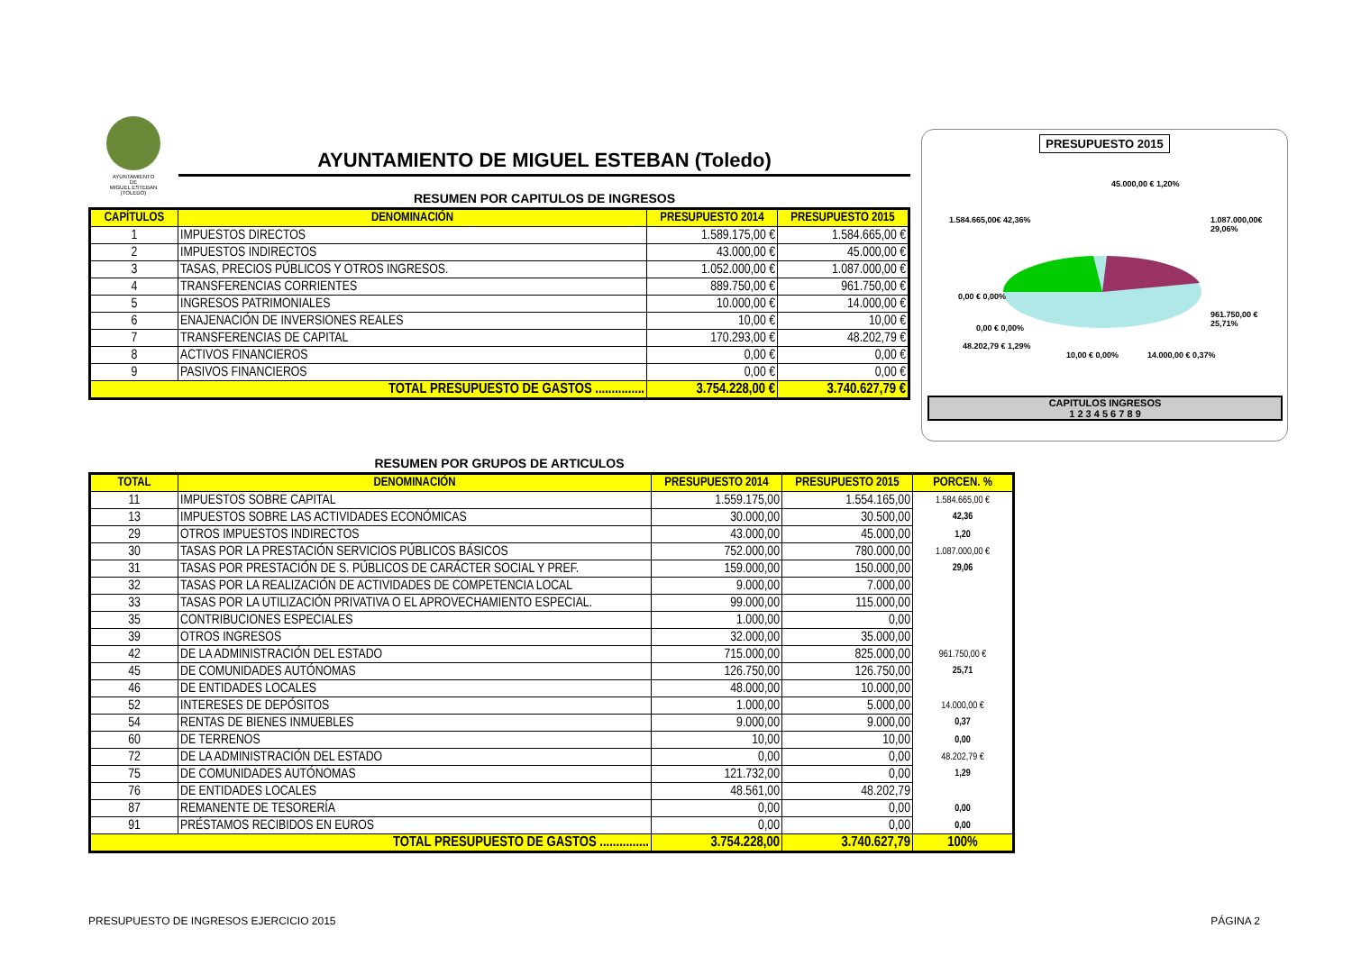AYUNTAMIENTO
DE
MIGUEL ESTEBAN
(TOLEDO)
AYUNTAMIENTO DE MIGUEL ESTEBAN (Toledo)
RESUMEN POR CAPITULOS DE INGRESOS
| CAPÍTULOS | DENOMINACIÓN | PRESUPUESTO 2014 | PRESUPUESTO 2015 |
| --- | --- | --- | --- |
| 1 | IMPUESTOS DIRECTOS | 1.589.175,00 € | 1.584.665,00 € |
| 2 | IMPUESTOS INDIRECTOS | 43.000,00 € | 45.000,00 € |
| 3 | TASAS, PRECIOS PÚBLICOS Y OTROS INGRESOS. | 1.052.000,00 € | 1.087.000,00 € |
| 4 | TRANSFERENCIAS CORRIENTES | 889.750,00 € | 961.750,00 € |
| 5 | INGRESOS PATRIMONIALES | 10.000,00 € | 14.000,00 € |
| 6 | ENAJENACIÓN DE INVERSIONES REALES | 10,00 € | 10,00 € |
| 7 | TRANSFERENCIAS DE CAPITAL | 170.293,00 € | 48.202,79 € |
| 8 | ACTIVOS FINANCIEROS | 0,00 € | 0,00 € |
| 9 | PASIVOS FINANCIEROS | 0,00 € | 0,00 € |
| TOTAL PRESUPUESTO DE GASTOS ............... | | 3.754.228,00 € | 3.740.627,79 € |
PRESUPUESTO 2015
45.000,00 € 1,20%
1.584.665,00€ 42,36% 1.087.000,00€ 29,06%
0,00 € 0,00%
961.750,00 € 25,71%
0,00 € 0,00%
48.202,79 € 1,29%
10,00 € 0,00% 14.000,00 € 0,37%
CAPITULOS INGRESOS
1 2 3 4 5 6 7 8 9
RESUMEN POR GRUPOS DE ARTICULOS
| TOTAL | DENOMINACIÓN | PRESUPUESTO 2014 | PRESUPUESTO 2015 | PORCEN. % |
| --- | --- | --- | --- | --- |
| 11 | IMPUESTOS SOBRE CAPITAL | 1.559.175,00 | 1.554.165,00 | 1.584.665,00 € 42,36 |
| 13 | IMPUESTOS SOBRE LAS ACTIVIDADES ECONÓMICAS | 30.000,00 | 30.500,00 | |
| 29 | OTROS IMPUESTOS INDIRECTOS | 43.000,00 | 45.000,00 | 1,20 |
| 30 | TASAS POR LA PRESTACIÓN SERVICIOS PÚBLICOS BÁSICOS | 752.000,00 | 780.000,00 | 1.087.000,00 € 29,06 |
| 31 | TASAS POR PRESTACIÓN DE S. PÚBLICOS DE CARÁCTER SOCIAL Y PREF. | 159.000,00 | 150.000,00 | |
| 32 | TASAS POR LA REALIZACIÓN DE ACTIVIDADES DE COMPETENCIA LOCAL | 9.000,00 | 7.000,00 | |
| 33 | TASAS POR LA UTILIZACIÓN PRIVATIVA O EL APROVECHAMIENTO ESPECIAL. | 99.000,00 | 115.000,00 | |
| 35 | CONTRIBUCIONES ESPECIALES | 1.000,00 | 0,00 | |
| 39 | OTROS INGRESOS | 32.000,00 | 35.000,00 | |
| 42 | DE LA ADMINISTRACIÓN DEL ESTADO | 715.000,00 | 825.000,00 | 961.750,00 € 25,71 |
| 45 | DE COMUNIDADES AUTÓNOMAS | 126.750,00 | 126.750,00 | |
| 46 | DE ENTIDADES LOCALES | 48.000,00 | 10.000,00 | |
| 52 | INTERESES DE DEPÓSITOS | 1.000,00 | 5.000,00 | 14.000,00 € 0,37 |
| 54 | RENTAS DE BIENES INMUEBLES | 9.000,00 | 9.000,00 | |
| 60 | DE TERRENOS | 10,00 | 10,00 | 0,00 |
| 72 | DE LA ADMINISTRACIÓN DEL ESTADO | 0,00 | 0,00 | 48.202,79 € 1,29 |
| 75 | DE COMUNIDADES AUTÓNOMAS | 121.732,00 | 0,00 | |
| 76 | DE ENTIDADES LOCALES | 48.561,00 | 48.202,79 | |
| 87 | REMANENTE DE TESORERÍA | 0,00 | 0,00 | 0,00 |
| 91 | PRÉSTAMOS RECIBIDOS EN EUROS | 0,00 | 0,00 | 0,00 |
| TOTAL PRESUPUESTO DE GASTOS ............... | | 3.754.228,00 | 3.740.627,79 | 100% |
PRESUPUESTO DE INGRESOS EJERCICIO 2015 PÁGINA 2